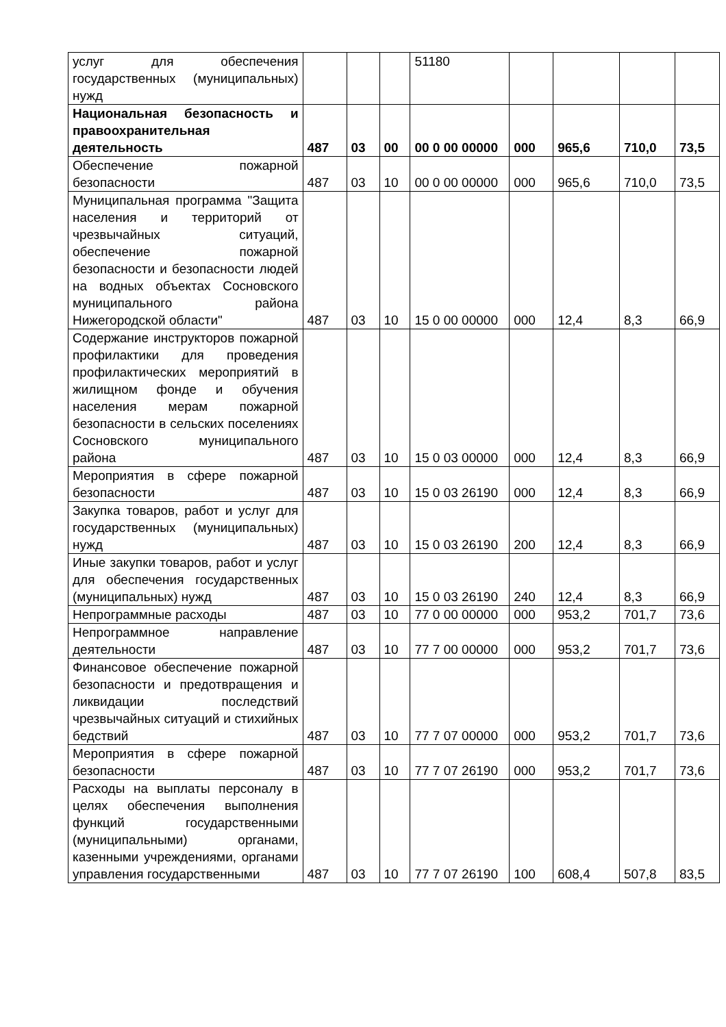| услуг для обеспечения государственных (муниципальных) нужд | | | | 51180 | | | | |
| Национальная безопасность и правоохранительная деятельность | 487 | 03 | 00 | 00 0 00 00000 | 000 | 965,6 | 710,0 | 73,5 |
| Обеспечение пожарной безопасности | 487 | 03 | 10 | 00 0 00 00000 | 000 | 965,6 | 710,0 | 73,5 |
| Муниципальная программа "Защита населения и территорий от чрезвычайных ситуаций, обеспечение пожарной безопасности и безопасности людей на водных объектах Сосновского муниципального района Нижегородской области" | 487 | 03 | 10 | 15 0 00 00000 | 000 | 12,4 | 8,3 | 66,9 |
| Содержание инструкторов пожарной профилактики для проведения профилактических мероприятий в жилищном фонде и обучения населения мерам пожарной безопасности в сельских поселениях Сосновского муниципального района | 487 | 03 | 10 | 15 0 03 00000 | 000 | 12,4 | 8,3 | 66,9 |
| Мероприятия в сфере пожарной безопасности | 487 | 03 | 10 | 15 0 03 26190 | 000 | 12,4 | 8,3 | 66,9 |
| Закупка товаров, работ и услуг для государственных (муниципальных) нужд | 487 | 03 | 10 | 15 0 03 26190 | 200 | 12,4 | 8,3 | 66,9 |
| Иные закупки товаров, работ и услуг для обеспечения государственных (муниципальных) нужд | 487 | 03 | 10 | 15 0 03 26190 | 240 | 12,4 | 8,3 | 66,9 |
| Непрограммные расходы | 487 | 03 | 10 | 77 0 00 00000 | 000 | 953,2 | 701,7 | 73,6 |
| Непрограммное направление деятельности | 487 | 03 | 10 | 77 7 00 00000 | 000 | 953,2 | 701,7 | 73,6 |
| Финансовое обеспечение пожарной безопасности и предотвращения и ликвидации последствий чрезвычайных ситуаций и стихийных бедствий | 487 | 03 | 10 | 77 7 07 00000 | 000 | 953,2 | 701,7 | 73,6 |
| Мероприятия в сфере пожарной безопасности | 487 | 03 | 10 | 77 7 07 26190 | 000 | 953,2 | 701,7 | 73,6 |
| Расходы на выплаты персоналу в целях обеспечения выполнения функций государственными (муниципальными) органами, казенными учреждениями, органами управления государственными | 487 | 03 | 10 | 77 7 07 26190 | 100 | 608,4 | 507,8 | 83,5 |